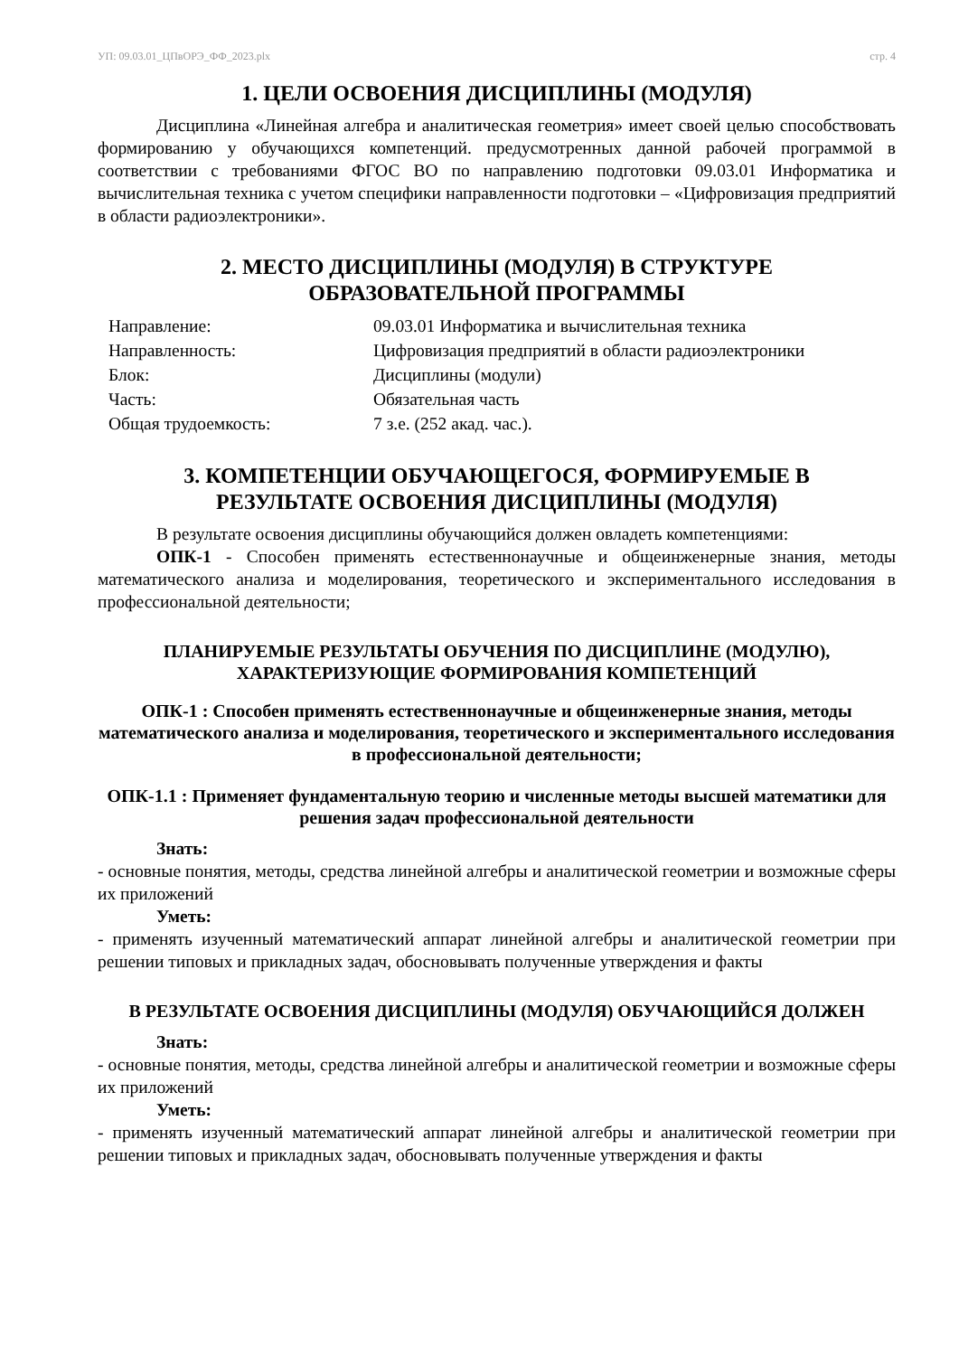УП: 09.03.01_ЦПвОРЭ_ФФ_2023.plx стр. 4
1. ЦЕЛИ ОСВОЕНИЯ ДИСЦИПЛИНЫ (МОДУЛЯ)
Дисциплина «Линейная алгебра и аналитическая геометрия» имеет своей целью способствовать формированию у обучающихся компетенций. предусмотренных данной рабочей программой в соответствии с требованиями ФГОС ВО по направлению подготовки 09.03.01 Информатика и вычислительная техника с учетом специфики направленности подготовки – «Цифровизация предприятий в области радиоэлектроники».
2. МЕСТО ДИСЦИПЛИНЫ (МОДУЛЯ) В СТРУКТУРЕ
ОБРАЗОВАТЕЛЬНОЙ ПРОГРАММЫ
| Направление: | 09.03.01 Информатика и вычислительная техника |
| Направленность: | Цифровизация предприятий в области радиоэлектроники |
| Блок: | Дисциплины (модули) |
| Часть: | Обязательная часть |
| Общая трудоемкость: | 7 з.е. (252 акад. час.). |
3. КОМПЕТЕНЦИИ ОБУЧАЮЩЕГОСЯ, ФОРМИРУЕМЫЕ В
РЕЗУЛЬТАТЕ ОСВОЕНИЯ ДИСЦИПЛИНЫ (МОДУЛЯ)
В результате освоения дисциплины обучающийся должен овладеть компетенциями:
ОПК-1 - Способен применять естественнонаучные и общеинженерные знания, методы математического анализа и моделирования, теоретического и экспериментального исследования в профессиональной деятельности;
ПЛАНИРУЕМЫЕ РЕЗУЛЬТАТЫ ОБУЧЕНИЯ ПО ДИСЦИПЛИНЕ (МОДУЛЮ),
ХАРАКТЕРИЗУЮЩИЕ ФОРМИРОВАНИЯ КОМПЕТЕНЦИЙ
ОПК-1 : Способен применять естественнонаучные и общеинженерные знания, методы математического анализа и моделирования, теоретического и экспериментального исследования в профессиональной деятельности;
ОПК-1.1 : Применяет фундаментальную теорию и численные методы высшей математики для решения задач профессиональной деятельности
Знать:
- основные понятия, методы, средства линейной алгебры и аналитической геометрии и возможные сферы их приложений
Уметь:
- применять изученный математический аппарат линейной алгебры и аналитической геометрии при решении типовых и прикладных задач, обосновывать полученные утверждения и факты
В РЕЗУЛЬТАТЕ ОСВОЕНИЯ ДИСЦИПЛИНЫ (МОДУЛЯ) ОБУЧАЮЩИЙСЯ ДОЛЖЕН
Знать:
- основные понятия, методы, средства линейной алгебры и аналитической геометрии и возможные сферы их приложений
Уметь:
- применять изученный математический аппарат линейной алгебры и аналитической геометрии при решении типовых и прикладных задач, обосновывать полученные утверждения и факты